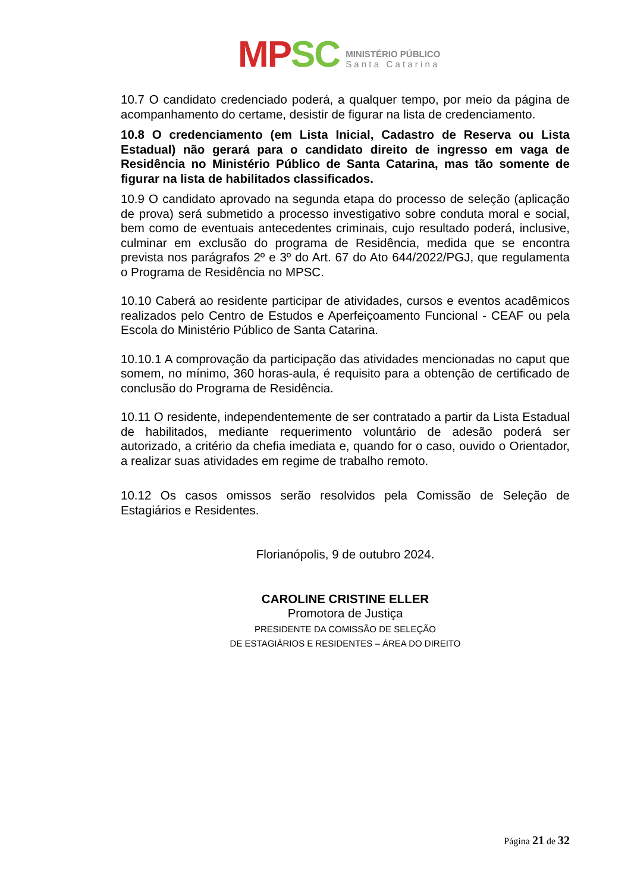MPSC
MINISTÉRIO PÚBLICO
S a n t a C a t a r i n a
10.7 O candidato credenciado poderá, a qualquer tempo, por meio da página de acompanhamento do certame, desistir de figurar na lista de credenciamento.
10.8 O credenciamento (em Lista Inicial, Cadastro de Reserva ou Lista Estadual) não gerará para o candidato direito de ingresso em vaga de Residência no Ministério Público de Santa Catarina, mas tão somente de figurar na lista de habilitados classificados.
10.9 O candidato aprovado na segunda etapa do processo de seleção (aplicação de prova) será submetido a processo investigativo sobre conduta moral e social, bem como de eventuais antecedentes criminais, cujo resultado poderá, inclusive, culminar em exclusão do programa de Residência, medida que se encontra prevista nos parágrafos 2º e 3º do Art. 67 do Ato 644/2022/PGJ, que regulamenta o Programa de Residência no MPSC.
10.10 Caberá ao residente participar de atividades, cursos e eventos acadêmicos realizados pelo Centro de Estudos e Aperfeiçoamento Funcional - CEAF ou pela Escola do Ministério Público de Santa Catarina.
10.10.1 A comprovação da participação das atividades mencionadas no caput que somem, no mínimo, 360 horas-aula, é requisito para a obtenção de certificado de conclusão do Programa de Residência.
10.11 O residente, independentemente de ser contratado a partir da Lista Estadual de habilitados, mediante requerimento voluntário de adesão poderá ser autorizado, a critério da chefia imediata e, quando for o caso, ouvido o Orientador, a realizar suas atividades em regime de trabalho remoto.
10.12 Os casos omissos serão resolvidos pela Comissão de Seleção de Estagiários e Residentes.
Florianópolis, 9 de outubro 2024.
CAROLINE CRISTINE ELLER
Promotora de Justiça
PRESIDENTE DA COMISSÃO DE SELEÇÃO
DE ESTAGIÁRIOS E RESIDENTES – ÁREA DO DIREITO
Página 21 de 32